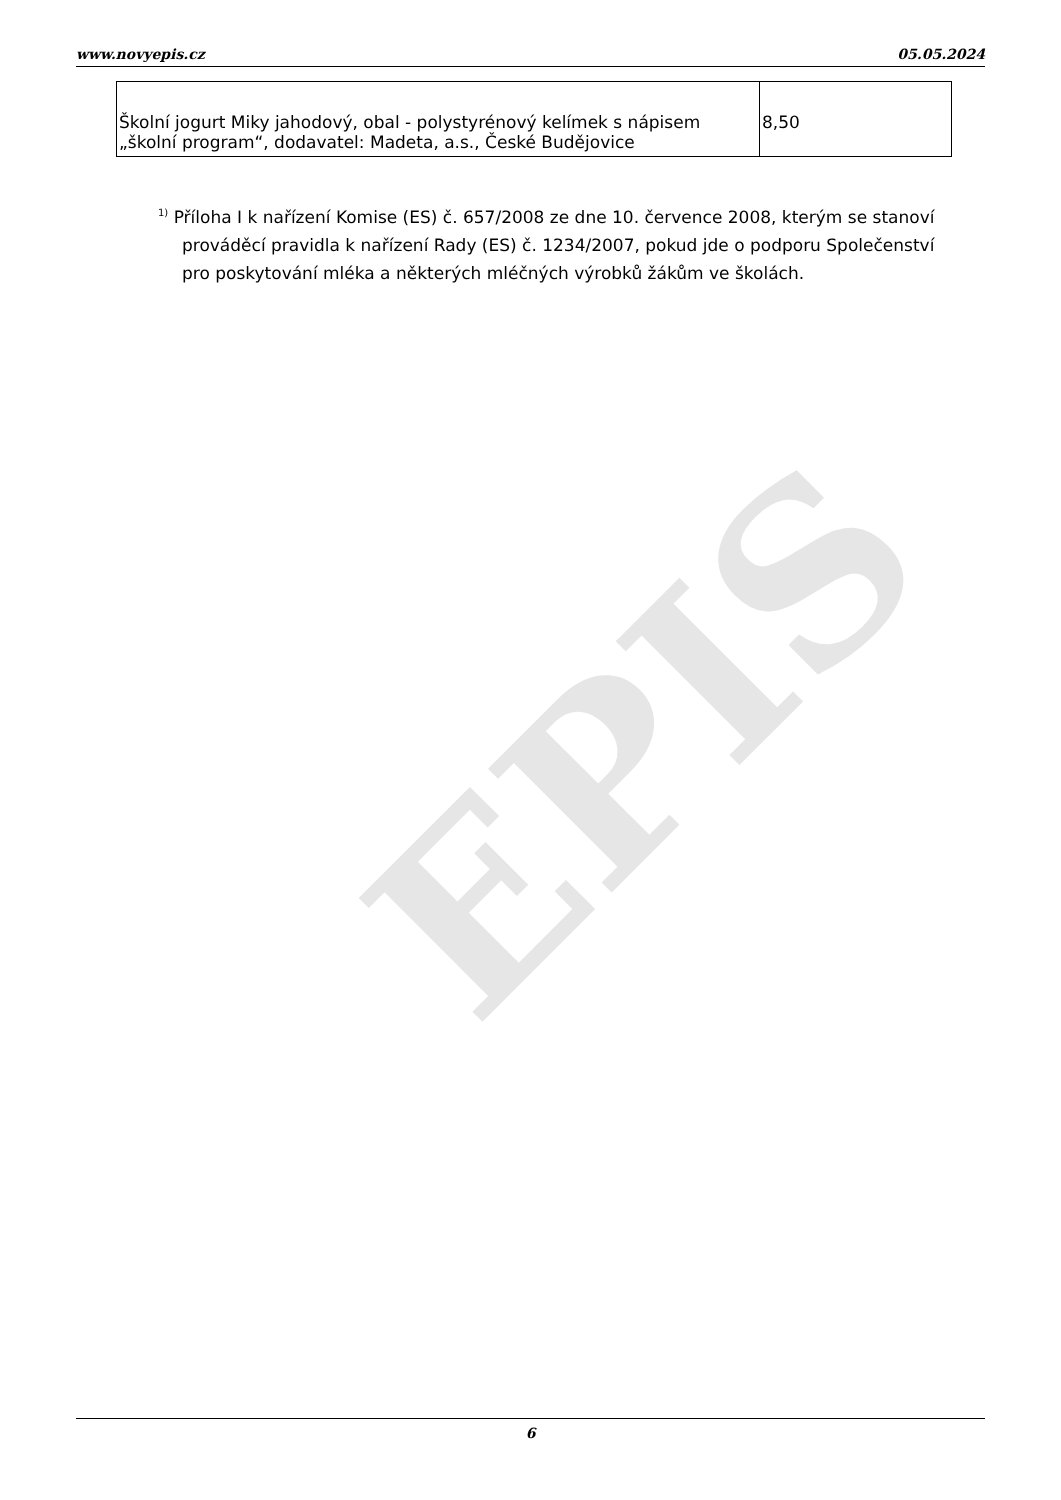EPIS
www.novyepis.cz 05.05.2024
| Školní jogurt Miky jahodový, obal - polystyrénový kelímek s nápisem „školní program“, dodavatel: Madeta, a.s., České Budějovice | 8,50 |
<sup>1)</sup> Příloha I k nařízení Komise (ES) č. 657/2008 ze dne 10. července 2008, kterým se stanoví prováděcí pravidla k nařízení Rady (ES) č. 1234/2007, pokud jde o podporu Společenství pro poskytování mléka a některých mléčných výrobků žákům ve školách.
6